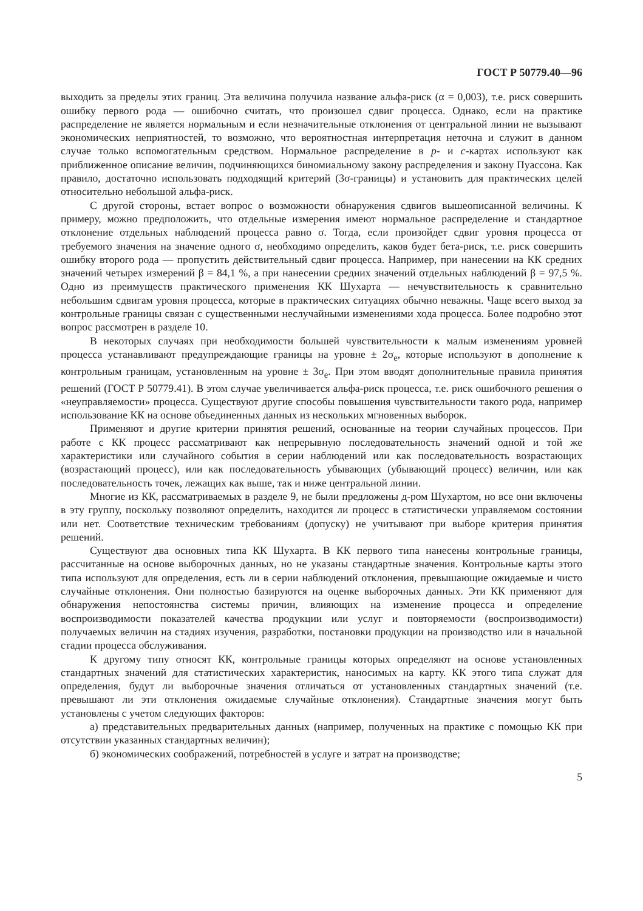ГОСТ Р 50779.40—96
выходить за пределы этих границ. Эта величина получила название альфа-риск (α = 0,003), т.е. риск совершить ошибку первого рода — ошибочно считать, что произошел сдвиг процесса. Однако, если на практике распределение не является нормальным и если незначительные отклонения от центральной линии не вызывают экономических неприятностей, то возможно, что вероятностная интерпретация неточна и служит в данном случае только вспомогательным средством. Нормальное распределение в р- и с-картах используют как приближенное описание величин, подчиняющихся биномиальному закону распределения и закону Пуассона. Как правило, достаточно использовать подходящий критерий (3σ-границы) и установить для практических целей относительно небольшой альфа-риск.
С другой стороны, встает вопрос о возможности обнаружения сдвигов вышеописанной величины. К примеру, можно предположить, что отдельные измерения имеют нормальное распределение и стандартное отклонение отдельных наблюдений процесса равно σ. Тогда, если произойдет сдвиг уровня процесса от требуемого значения на значение одного σ, необходимо определить, каков будет бета-риск, т.е. риск совершить ошибку второго рода — пропустить действительный сдвиг процесса. Например, при нанесении на КК средних значений четырех измерений β = 84,1 %, а при нанесении средних значений отдельных наблюдений β = 97,5 %. Одно из преимуществ практического применения КК Шухарта — нечувствительность к сравнительно небольшим сдвигам уровня процесса, которые в практических ситуациях обычно неважны. Чаще всего выход за контрольные границы связан с существенными неслучайными изменениями хода процесса. Более подробно этот вопрос рассмотрен в разделе 10.
В некоторых случаях при необходимости большей чувствительности к малым изменениям уровней процесса устанавливают предупреждающие границы на уровне ± 2σ<sub>e</sub>, которые используют в дополнение к контрольным границам, установленным на уровне ± 3σ<sub>e</sub>. При этом вводят дополнительные правила принятия решений (ГОСТ Р 50779.41). В этом случае увеличивается альфа-риск процесса, т.е. риск ошибочного решения о «неуправляемости» процесса. Существуют другие способы повышения чувствительности такого рода, например использование КК на основе объединенных данных из нескольких мгновенных выборок.
Применяют и другие критерии принятия решений, основанные на теории случайных процессов. При работе с КК процесс рассматривают как непрерывную последовательность значений одной и той же характеристики или случайного события в серии наблюдений или как последовательность возрастающих (возрастающий процесс), или как последовательность убывающих (убывающий процесс) величин, или как последовательность точек, лежащих как выше, так и ниже центральной линии.
Многие из КК, рассматриваемых в разделе 9, не были предложены д-ром Шухартом, но все они включены в эту группу, поскольку позволяют определить, находится ли процесс в статистически управляемом состоянии или нет. Соответствие техническим требованиям (допуску) не учитывают при выборе критерия принятия решений.
Существуют два основных типа КК Шухарта. В КК первого типа нанесены контрольные границы, рассчитанные на основе выборочных данных, но не указаны стандартные значения. Контрольные карты этого типа используют для определения, есть ли в серии наблюдений отклонения, превышающие ожидаемые и чисто случайные отклонения. Они полностью базируются на оценке выборочных данных. Эти КК применяют для обнаружения непостоянства системы причин, влияющих на изменение процесса и определение воспроизводимости показателей качества продукции или услуг и повторяемости (воспроизводимости) получаемых величин на стадиях изучения, разработки, постановки продукции на производство или в начальной стадии процесса обслуживания.
К другому типу относят КК, контрольные границы которых определяют на основе установленных стандартных значений для статистических характеристик, наносимых на карту. КК этого типа служат для определения, будут ли выборочные значения отличаться от установленных стандартных значений (т.е. превышают ли эти отклонения ожидаемые случайные отклонения). Стандартные значения могут быть установлены с учетом следующих факторов:
а) представительных предварительных данных (например, полученных на практике с помощью КК при отсутствии указанных стандартных величин);
б) экономических соображений, потребностей в услуге и затрат на производстве;
5